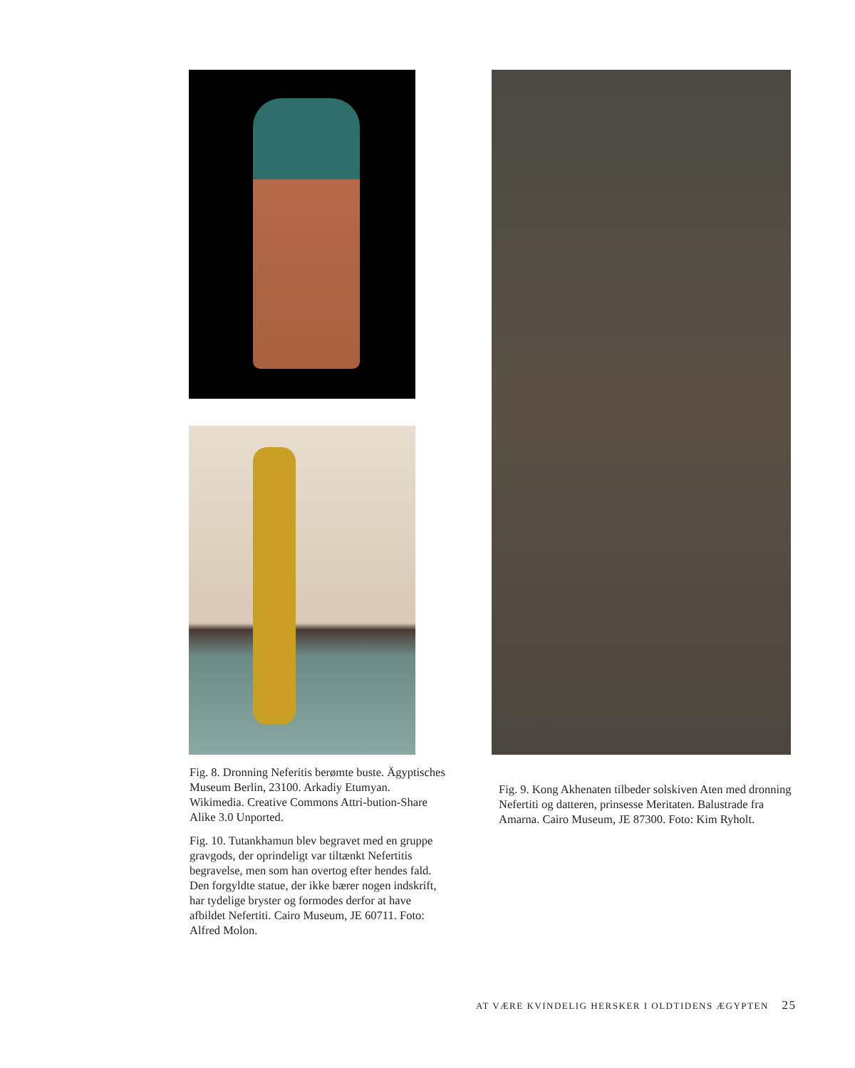Fig. 8. Dronning Neferitis berømte buste. Ägyptisches Museum Berlin, 23100. Arkadiy Etumyan. Wikimedia. Creative Commons Attri-bution-Share Alike 3.0 Unported.
Fig. 10. Tutankhamun blev begravet med en gruppe gravgods, der oprindeligt var tiltænkt Nefertitis begravelse, men som han overtog efter hendes fald. Den forgyldte statue, der ikke bærer nogen indskrift, har tydelige bryster og formodes derfor at have afbildet Nefertiti. Cairo Museum, JE 60711. Foto: Alfred Molon.
Fig. 9. Kong Akhenaten tilbeder solskiven Aten med dronning Nefertiti og datteren, prinsesse Meritaten. Balustrade fra Amarna. Cairo Museum, JE 87300. Foto: Kim Ryholt.
AT VÆRE KVINDELIG HERSKER I OLDTIDENS ÆGYPTEN 25